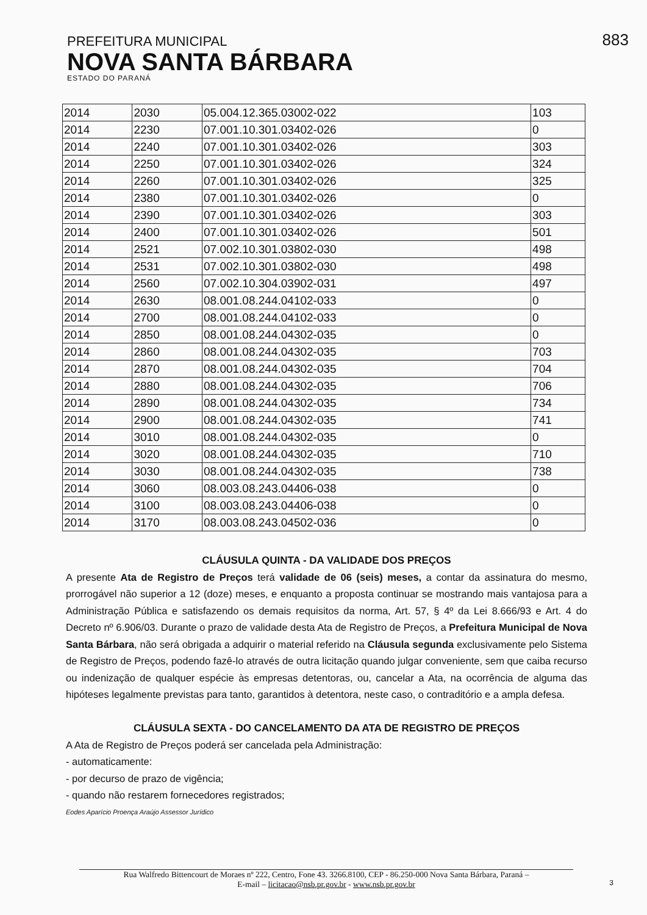PREFEITURA MUNICIPAL
NOVA SANTA BÁRBARA
ESTADO DO PARANÁ
883
| 2014 | 2030 | 05.004.12.365.03002-022 | 103 |
| 2014 | 2230 | 07.001.10.301.03402-026 | 0 |
| 2014 | 2240 | 07.001.10.301.03402-026 | 303 |
| 2014 | 2250 | 07.001.10.301.03402-026 | 324 |
| 2014 | 2260 | 07.001.10.301.03402-026 | 325 |
| 2014 | 2380 | 07.001.10.301.03402-026 | 0 |
| 2014 | 2390 | 07.001.10.301.03402-026 | 303 |
| 2014 | 2400 | 07.001.10.301.03402-026 | 501 |
| 2014 | 2521 | 07.002.10.301.03802-030 | 498 |
| 2014 | 2531 | 07.002.10.301.03802-030 | 498 |
| 2014 | 2560 | 07.002.10.304.03902-031 | 497 |
| 2014 | 2630 | 08.001.08.244.04102-033 | 0 |
| 2014 | 2700 | 08.001.08.244.04102-033 | 0 |
| 2014 | 2850 | 08.001.08.244.04302-035 | 0 |
| 2014 | 2860 | 08.001.08.244.04302-035 | 703 |
| 2014 | 2870 | 08.001.08.244.04302-035 | 704 |
| 2014 | 2880 | 08.001.08.244.04302-035 | 706 |
| 2014 | 2890 | 08.001.08.244.04302-035 | 734 |
| 2014 | 2900 | 08.001.08.244.04302-035 | 741 |
| 2014 | 3010 | 08.001.08.244.04302-035 | 0 |
| 2014 | 3020 | 08.001.08.244.04302-035 | 710 |
| 2014 | 3030 | 08.001.08.244.04302-035 | 738 |
| 2014 | 3060 | 08.003.08.243.04406-038 | 0 |
| 2014 | 3100 | 08.003.08.243.04406-038 | 0 |
| 2014 | 3170 | 08.003.08.243.04502-036 | 0 |
CLÁUSULA QUINTA - DA VALIDADE DOS PREÇOS
A presente Ata de Registro de Preços terá validade de 06 (seis) meses, a contar da assinatura do mesmo, prorrogável não superior a 12 (doze) meses, e enquanto a proposta continuar se mostrando mais vantajosa para a Administração Pública e satisfazendo os demais requisitos da norma, Art. 57, § 4º da Lei 8.666/93 e Art. 4 do Decreto nº 6.906/03. Durante o prazo de validade desta Ata de Registro de Preços, a Prefeitura Municipal de Nova Santa Bárbara, não será obrigada a adquirir o material referido na Cláusula segunda exclusivamente pelo Sistema de Registro de Preços, podendo fazê-lo através de outra licitação quando julgar conveniente, sem que caiba recurso ou indenização de qualquer espécie às empresas detentoras, ou, cancelar a Ata, na ocorrência de alguma das hipóteses legalmente previstas para tanto, garantidos à detentora, neste caso, o contraditório e a ampla defesa.
CLÁUSULA SEXTA - DO CANCELAMENTO DA ATA DE REGISTRO DE PREÇOS
A Ata de Registro de Preços poderá ser cancelada pela Administração:
- automaticamente:
- por decurso de prazo de vigência;
- quando não restarem fornecedores registrados;
Eodes Aparício Proença Araújo Assessor Jurídico
Rua Walfredo Bittencourt de Moraes nº 222, Centro, Fone 43. 3266.8100, CEP - 86.250-000 Nova Santa Bárbara, Paraná –
E-mail – licitacao@nsb.pr.gov.br - www.nsb.pr.gov.br
3